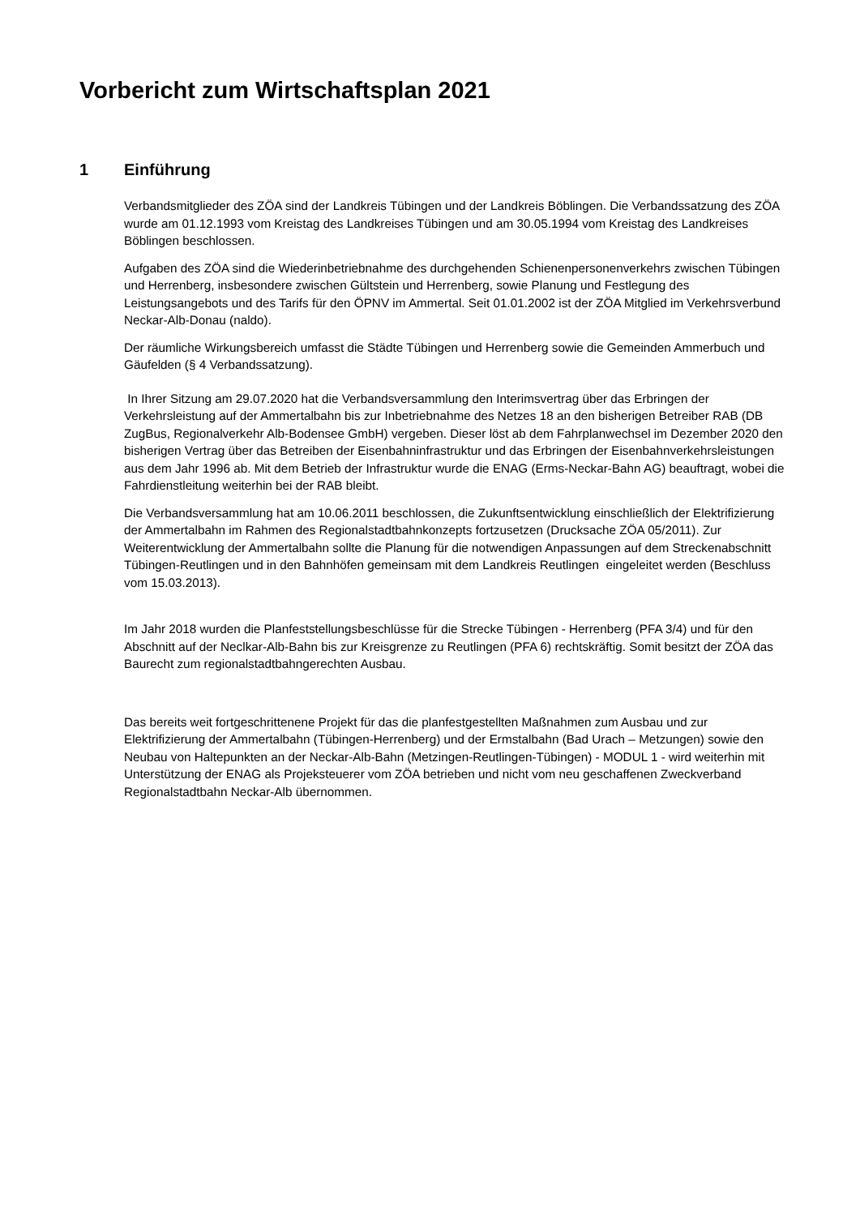Vorbericht zum Wirtschaftsplan 2021
1 Einführung
Verbandsmitglieder des ZÖA sind der Landkreis Tübingen und der Landkreis Böblingen. Die Verbandssatzung des ZÖA wurde am 01.12.1993 vom Kreistag des Landkreises Tübingen und am 30.05.1994 vom Kreistag des Landkreises Böblingen beschlossen.
Aufgaben des ZÖA sind die Wiederinbetriebnahme des durchgehenden Schienenpersonenverkehrs zwischen Tübingen und Herrenberg, insbesondere zwischen Gültstein und Herrenberg, sowie Planung und Festlegung des Leistungsangebots und des Tarifs für den ÖPNV im Ammertal. Seit 01.01.2002 ist der ZÖA Mitglied im Verkehrsverbund Neckar-Alb-Donau (naldo).
Der räumliche Wirkungsbereich umfasst die Städte Tübingen und Herrenberg sowie die Gemeinden Ammerbuch und Gäufelden (§ 4 Verbandssatzung).
In Ihrer Sitzung am 29.07.2020 hat die Verbandsversammlung den Interimsvertrag über das Erbringen der Verkehrsleistung auf der Ammertalbahn bis zur Inbetriebnahme des Netzes 18 an den bisherigen Betreiber RAB (DB ZugBus, Regionalverkehr Alb-Bodensee GmbH) vergeben. Dieser löst ab dem Fahrplanwechsel im Dezember 2020 den bisherigen Vertrag über das Betreiben der Eisenbahninfrastruktur und das Erbringen der Eisenbahnverkehrsleistungen aus dem Jahr 1996 ab. Mit dem Betrieb der Infrastruktur wurde die ENAG (Erms-Neckar-Bahn AG) beauftragt, wobei die Fahrdienstleitung weiterhin bei der RAB bleibt.
Die Verbandsversammlung hat am 10.06.2011 beschlossen, die Zukunftsentwicklung einschließlich der Elektrifizierung der Ammertalbahn im Rahmen des Regionalstadtbahnkonzepts fortzusetzen (Drucksache ZÖA 05/2011). Zur Weiterentwicklung der Ammertalbahn sollte die Planung für die notwendigen Anpassungen auf dem Streckenabschnitt Tübingen-Reutlingen und in den Bahnhöfen gemeinsam mit dem Landkreis Reutlingen eingeleitet werden (Beschluss vom 15.03.2013).
Im Jahr 2018 wurden die Planfeststellungsbeschlüsse für die Strecke Tübingen - Herrenberg (PFA 3/4) und für den Abschnitt auf der Neclkar-Alb-Bahn bis zur Kreisgrenze zu Reutlingen (PFA 6) rechtskräftig. Somit besitzt der ZÖA das Baurecht zum regionalstadtbahngerechten Ausbau.
Das bereits weit fortgeschrittenene Projekt für das die planfestgestellten Maßnahmen zum Ausbau und zur Elektrifizierung der Ammertalbahn (Tübingen-Herrenberg) und der Ermstalbahn (Bad Urach – Metzungen) sowie den Neubau von Haltepunkten an der Neckar-Alb-Bahn (Metzingen-Reutlingen-Tübingen) - MODUL 1 - wird weiterhin mit Unterstützung der ENAG als Projeksteuerer vom ZÖA betrieben und nicht vom neu geschaffenen Zweckverband Regionalstadtbahn Neckar-Alb übernommen.